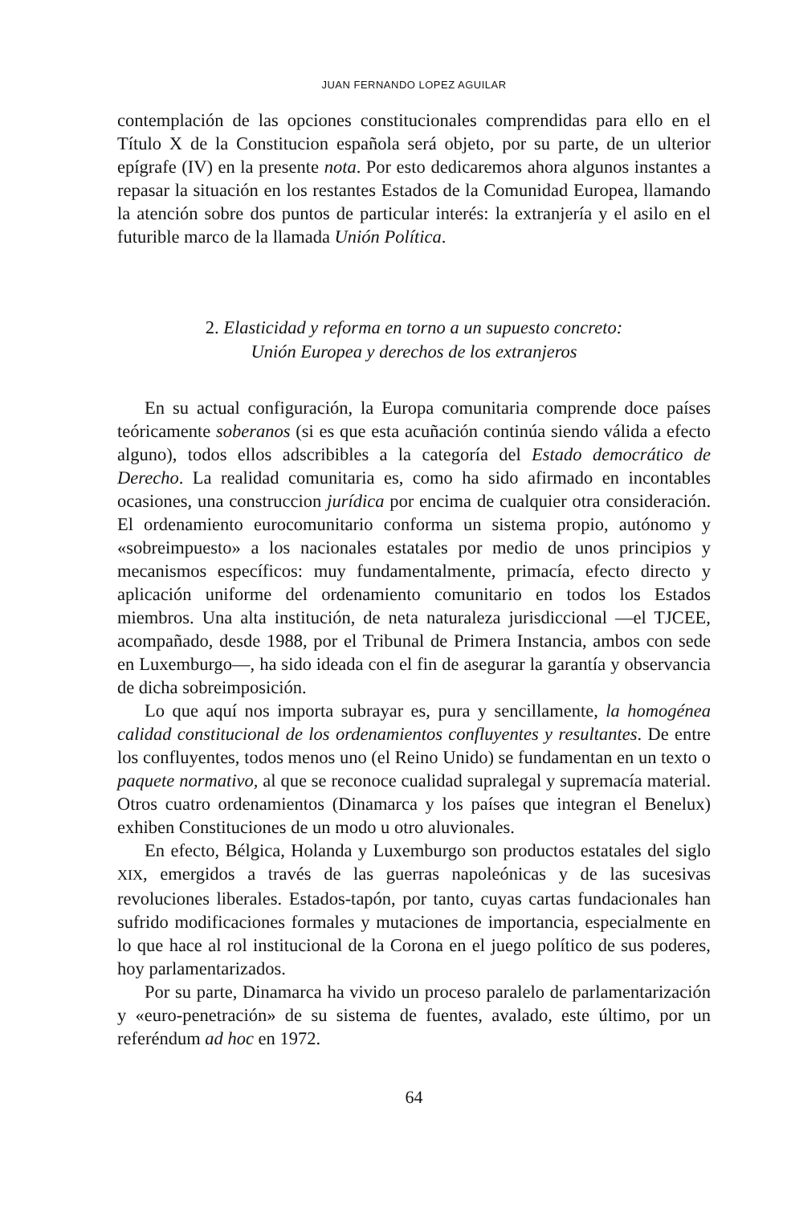JUAN FERNANDO LOPEZ AGUILAR
contemplación de las opciones constitucionales comprendidas para ello en el Título X de la Constitucion española será objeto, por su parte, de un ulterior epígrafe (IV) en la presente nota. Por esto dedicaremos ahora algunos instantes a repasar la situación en los restantes Estados de la Comunidad Europea, llamando la atención sobre dos puntos de particular interés: la extranjería y el asilo en el futurible marco de la llamada Unión Política.
2. Elasticidad y reforma en torno a un supuesto concreto:
Unión Europea y derechos de los extranjeros
En su actual configuración, la Europa comunitaria comprende doce países teóricamente soberanos (si es que esta acuñación continúa siendo válida a efecto alguno), todos ellos adscribibles a la categoría del Estado democrático de Derecho. La realidad comunitaria es, como ha sido afirmado en incontables ocasiones, una construccion jurídica por encima de cualquier otra consideración. El ordenamiento eurocomunitario conforma un sistema propio, autónomo y «sobreimpuesto» a los nacionales estatales por medio de unos principios y mecanismos específicos: muy fundamentalmente, primacía, efecto directo y aplicación uniforme del ordenamiento comunitario en todos los Estados miembros. Una alta institución, de neta naturaleza jurisdiccional —el TJCEE, acompañado, desde 1988, por el Tribunal de Primera Instancia, ambos con sede en Luxemburgo—, ha sido ideada con el fin de asegurar la garantía y observancia de dicha sobreimposición.
Lo que aquí nos importa subrayar es, pura y sencillamente, la homogénea calidad constitucional de los ordenamientos confluyentes y resultantes. De entre los confluyentes, todos menos uno (el Reino Unido) se fundamentan en un texto o paquete normativo, al que se reconoce cualidad supralegal y supremacía material. Otros cuatro ordenamientos (Dinamarca y los países que integran el Benelux) exhiben Constituciones de un modo u otro aluvionales.
En efecto, Bélgica, Holanda y Luxemburgo son productos estatales del siglo XIX, emergidos a través de las guerras napoleónicas y de las sucesivas revoluciones liberales. Estados-tapón, por tanto, cuyas cartas fundacionales han sufrido modificaciones formales y mutaciones de importancia, especialmente en lo que hace al rol institucional de la Corona en el juego político de sus poderes, hoy parlamentarizados.
Por su parte, Dinamarca ha vivido un proceso paralelo de parlamentarización y «euro-penetración» de su sistema de fuentes, avalado, este último, por un referéndum ad hoc en 1972.
64